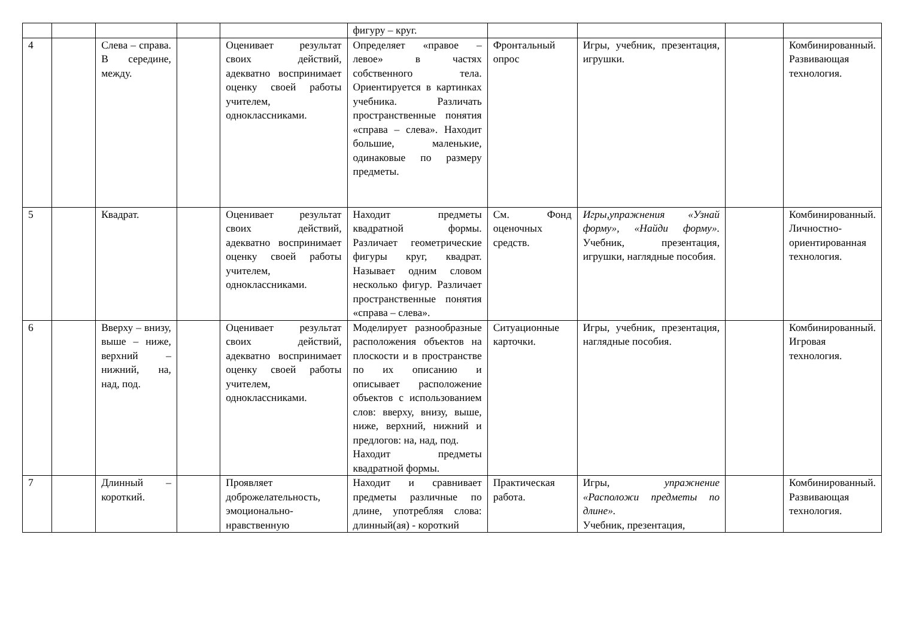| | | | | | фигуру – круг. | | | | |
| 4 | | Слева – справа. В середине, между. | | Оценивает результат своих действий, адекватно воспринимает оценку своей работы учителем, одноклассниками. | Определяет «правое – левое» в частях собственного тела. Ориентируется в картинках учебника. Различать пространственные понятия «справа – слева». Находит большие, маленькие, одинаковые по размеру предметы. | Фронтальный опрос | Игры, учебник, презентация, игрушки. | | Комбинированный. Развивающая технология. |
| 5 | | Квадрат. | | Оценивает результат своих действий, адекватно воспринимает оценку своей работы учителем, одноклассниками. | Находит предметы квадратной формы. Различает геометрические фигуры круг, квадрат. Называет одним словом несколько фигур. Различает пространственные понятия «справа – слева». | См. Фонд оценочных средств. | Игры,упражнения «Узнай форму», «Найди форму». Учебник, презентация, игрушки, наглядные пособия. | | Комбинированный. Личностно-ориентированная технология. |
| 6 | | Вверху – внизу, выше – ниже, верхний – нижний, на, над, под. | | Оценивает результат своих действий, адекватно воспринимает оценку своей работы учителем, одноклассниками. | Моделирует разнообразные расположения объектов на плоскости и в пространстве по их описанию и описывает расположение объектов с использованием слов: вверху, внизу, выше, ниже, верхний, нижний и предлогов: на, над, под. Находит предметы квадратной формы. | Ситуационные карточки. | Игры, учебник, презентация, наглядные пособия. | | Комбинированный. Игровая технология. |
| 7 | | Длинный – короткий. | | Проявляет доброжелательность, эмоционально-нравственную | Находит и сравнивает предметы различные по длине, употребляя слова: длинный(ая) - короткий | Практическая работа. | Игры, упражнение «Расположи предметы по длине». Учебник, презентация, | | Комбинированный. Развивающая технология. |